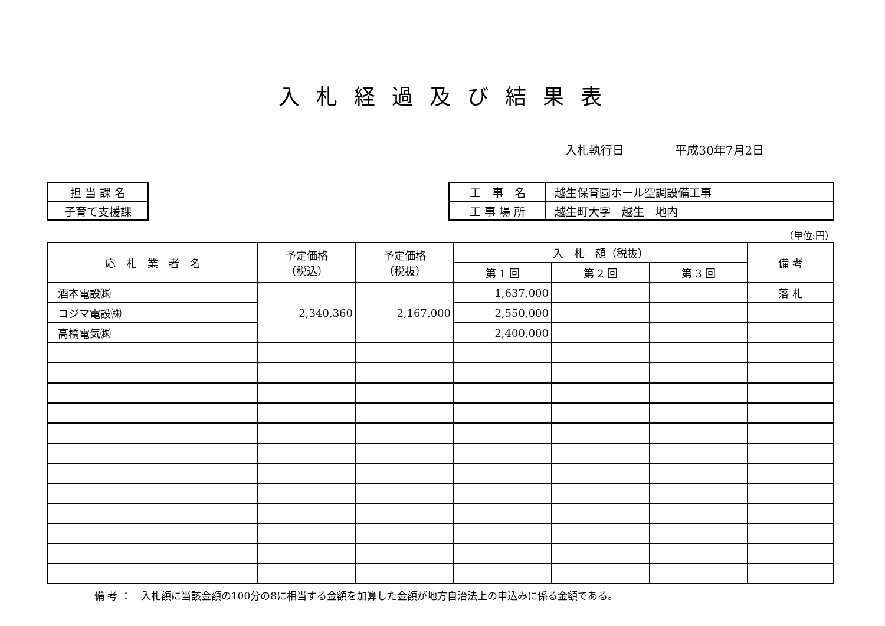入札経過及び結果表
入札執行日 平成30年7月2日
| 担 当 課 名 |
| 子育て支援課 |
| 工 事 名 | 越生保育園ホール空調設備工事 |
| 工 事 場 所 | 越生町大字 越生 地内 |
（単位:円）
| 応 札 業 者 名 | 予定価格 （税込） | 予定価格 （税抜） | 入 札 額（税抜） | | | 備 考 |
| --- | --- | --- | --- | --- | --- | --- |
| | | | 第 1 回 | 第 2 回 | 第 3 回 | |
| 酒本電設㈱ | 2,340,360 | 2,167,000 | 1,637,000 | | | 落 札 |
| コジマ電設㈱ | | | 2,550,000 | | | |
| 高橋電気㈱ | | | 2,400,000 | | | |
備 考 ：　入札額に当該金額の100分の8に相当する金額を加算した金額が地方自治法上の申込みに係る金額である。